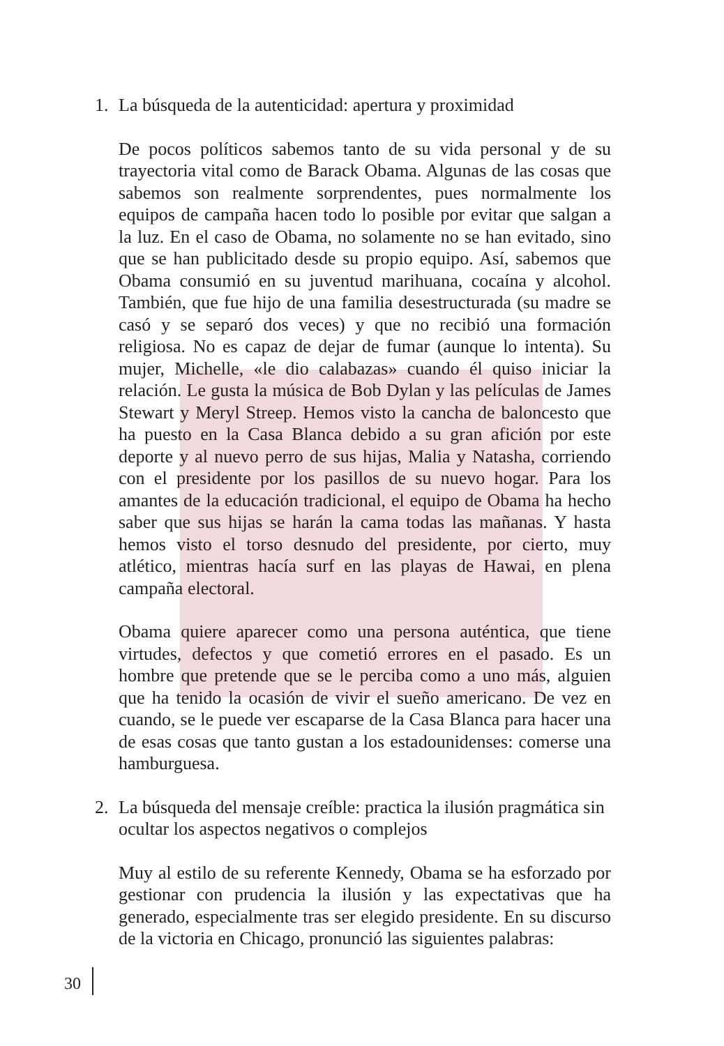1. La búsqueda de la autenticidad: apertura y proximidad
De pocos políticos sabemos tanto de su vida personal y de su trayectoria vital como de Barack Obama. Algunas de las cosas que sabemos son realmente sorprendentes, pues normalmente los equipos de campaña hacen todo lo posible por evitar que salgan a la luz. En el caso de Obama, no solamente no se han evitado, sino que se han publicitado desde su propio equipo. Así, sabemos que Obama consumió en su juventud marihuana, cocaína y alcohol. También, que fue hijo de una familia desestructurada (su madre se casó y se separó dos veces) y que no recibió una formación religiosa. No es capaz de dejar de fumar (aunque lo intenta). Su mujer, Michelle, «le dio calabazas» cuando él quiso iniciar la relación. Le gusta la música de Bob Dylan y las películas de James Stewart y Meryl Streep. Hemos visto la cancha de baloncesto que ha puesto en la Casa Blanca debido a su gran afición por este deporte y al nuevo perro de sus hijas, Malia y Natasha, corriendo con el presidente por los pasillos de su nuevo hogar. Para los amantes de la educación tradicional, el equipo de Obama ha hecho saber que sus hijas se harán la cama todas las mañanas. Y hasta hemos visto el torso desnudo del presidente, por cierto, muy atlético, mientras hacía surf en las playas de Hawai, en plena campaña electoral.
Obama quiere aparecer como una persona auténtica, que tiene virtudes, defectos y que cometió errores en el pasado. Es un hombre que pretende que se le perciba como a uno más, alguien que ha tenido la ocasión de vivir el sueño americano. De vez en cuando, se le puede ver escaparse de la Casa Blanca para hacer una de esas cosas que tanto gustan a los estadounidenses: comerse una hamburguesa.
2. La búsqueda del mensaje creíble: practica la ilusión pragmática sin ocultar los aspectos negativos o complejos
Muy al estilo de su referente Kennedy, Obama se ha esforzado por gestionar con prudencia la ilusión y las expectativas que ha generado, especialmente tras ser elegido presidente. En su discurso de la victoria en Chicago, pronunció las siguientes palabras:
30